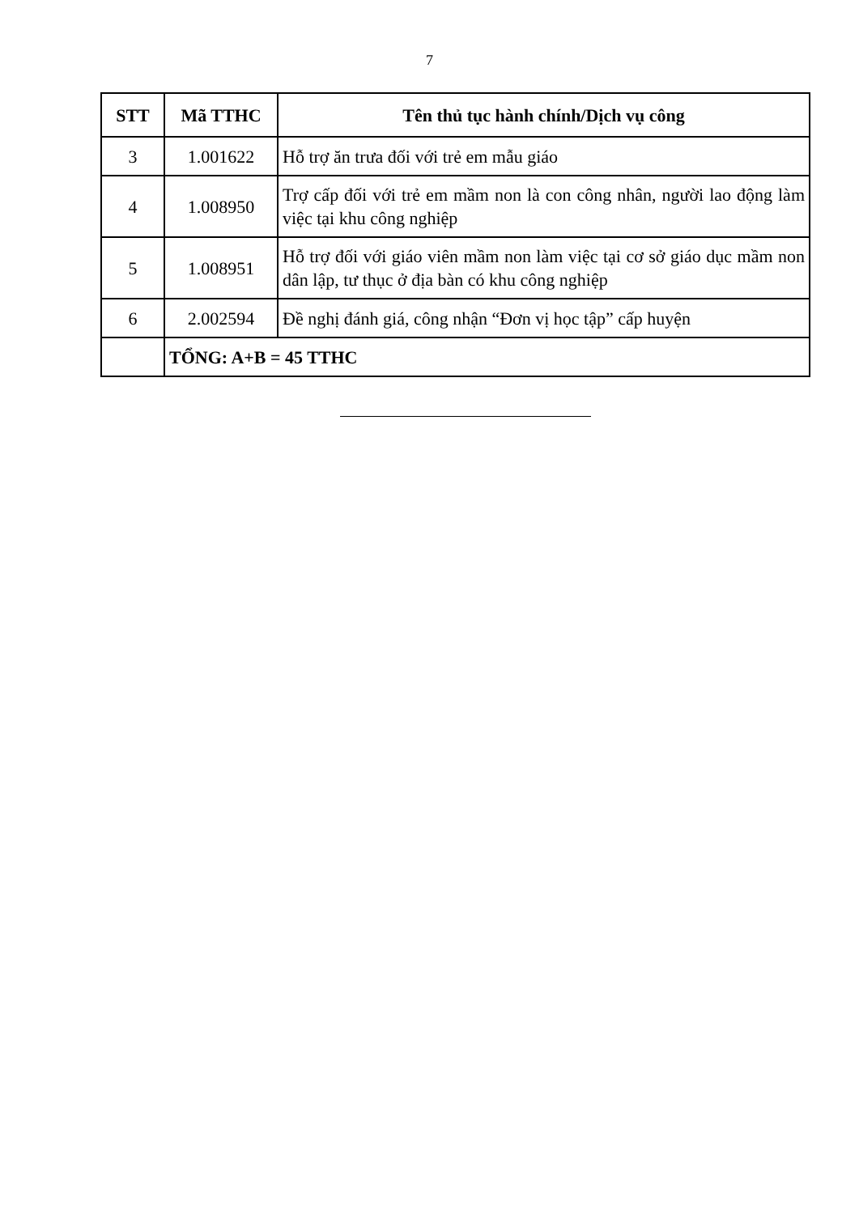7
| STT | Mã TTHC | Tên thủ tục hành chính/Dịch vụ công |
| --- | --- | --- |
| 3 | 1.001622 | Hỗ trợ ăn trưa đối với trẻ em mẫu giáo |
| 4 | 1.008950 | Trợ cấp đối với trẻ em mầm non là con công nhân, người lao động làm việc tại khu công nghiệp |
| 5 | 1.008951 | Hỗ trợ đối với giáo viên mầm non làm việc tại cơ sở giáo dục mầm non dân lập, tư thục ở địa bàn có khu công nghiệp |
| 6 | 2.002594 | Đề nghị đánh giá, công nhận “Đơn vị học tập” cấp huyện |
| | TỔNG: A+B = 45 TTHC | |